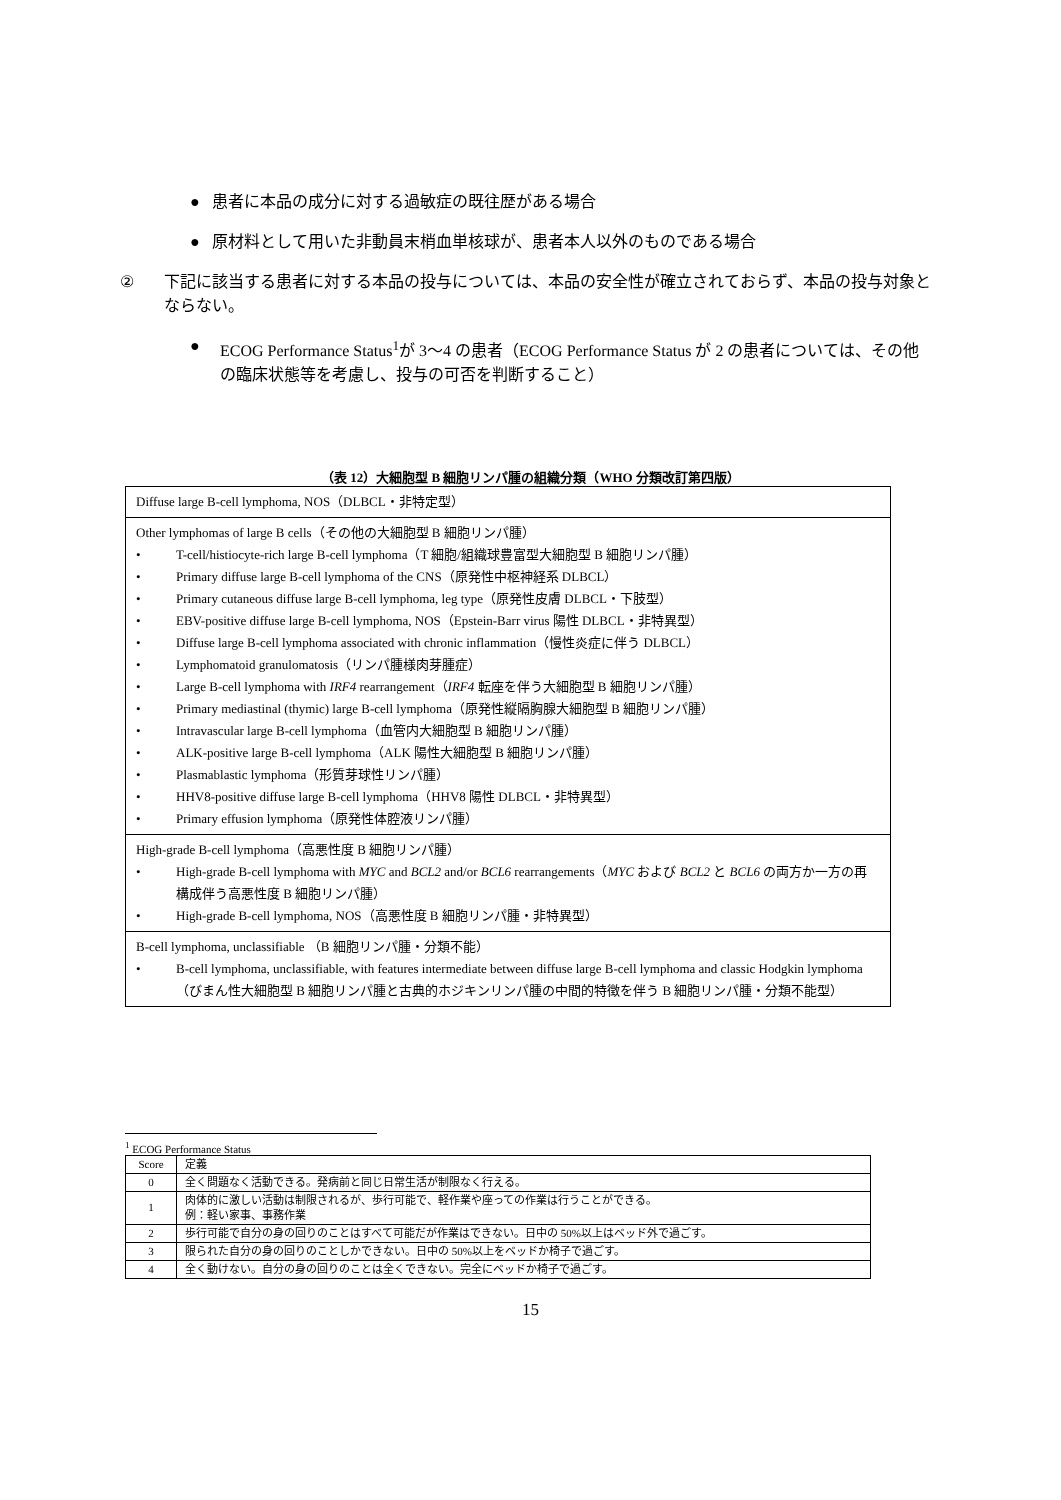● 患者に本品の成分に対する過敏症の既往歴がある場合
● 原材料として用いた非動員末梢血単核球が、患者本人以外のものである場合
② 下記に該当する患者に対する本品の投与については、本品の安全性が確立されておらず、本品の投与対象とならない。
● ECOG Performance Status<sup>1</sup>が 3～4 の患者（ECOG Performance Status が 2 の患者については、その他の臨床状態等を考慮し、投与の可否を判断すること）
（表 12）大細胞型 B 細胞リンパ腫の組織分類（WHO 分類改訂第四版）
| Diffuse large B-cell lymphoma, NOS（DLBCL・非特定型） |
| Other lymphomas of large B cells（その他の大細胞型 B 細胞リンパ腫） • T-cell/histiocyte-rich large B-cell lymphoma（T 細胞/組織球豊富型大細胞型 B 細胞リンパ腫） • Primary diffuse large B-cell lymphoma of the CNS（原発性中枢神経系 DLBCL） • Primary cutaneous diffuse large B-cell lymphoma, leg type（原発性皮膚 DLBCL・下肢型） • EBV-positive diffuse large B-cell lymphoma, NOS（Epstein-Barr virus 陽性 DLBCL・非特異型） • Diffuse large B-cell lymphoma associated with chronic inflammation（慢性炎症に伴う DLBCL） • Lymphomatoid granulomatosis（リンパ腫様肉芽腫症） • Large B-cell lymphoma with IRF4 rearrangement（ IRF4 転座を伴う大細胞型 B 細胞リンパ腫） • Primary mediastinal (thymic) large B-cell lymphoma（原発性縦隔胸腺大細胞型 B 細胞リンパ腫） • Intravascular large B-cell lymphoma（血管内大細胞型 B 細胞リンパ腫） • ALK-positive large B-cell lymphoma（ALK 陽性大細胞型 B 細胞リンパ腫） • Plasmablastic lymphoma（形質芽球性リンパ腫） • HHV8-positive diffuse large B-cell lymphoma（HHV8 陽性 DLBCL・非特異型） • Primary effusion lymphoma（原発性体腔液リンパ腫） |
| High-grade B-cell lymphoma（高悪性度 B 細胞リンパ腫） • High-grade B-cell lymphoma with MYC and BCL2 and/or BCL6 rearrangements（ MYC および BCL2 と BCL6 の両方か一方の再構成伴う高悪性度 B 細胞リンパ腫） • High-grade B-cell lymphoma, NOS（高悪性度 B 細胞リンパ腫・非特異型） |
| B-cell lymphoma, unclassifiable （B 細胞リンパ腫・分類不能） • B-cell lymphoma, unclassifiable, with features intermediate between diffuse large B-cell lymphoma and classic Hodgkin lymphoma（びまん性大細胞型 B 細胞リンパ腫と古典的ホジキンリンパ腫の中間的特徴を伴う B 細胞リンパ腫・分類不能型） |
<sup>1</sup> ECOG Performance Status
| Score | 定義 |
| --- | --- |
| 0 | 全く問題なく活動できる。発病前と同じ日常生活が制限なく行える。 |
| 1 | 肉体的に激しい活動は制限されるが、歩行可能で、軽作業や座っての作業は行うことができる。 例：軽い家事、事務作業 |
| 2 | 歩行可能で自分の身の回りのことはすべて可能だが作業はできない。日中の 50%以上はベッド外で過ごす。 |
| 3 | 限られた自分の身の回りのことしかできない。日中の 50%以上をベッドか椅子で過ごす。 |
| 4 | 全く動けない。自分の身の回りのことは全くできない。完全にベッドか椅子で過ごす。 |
15